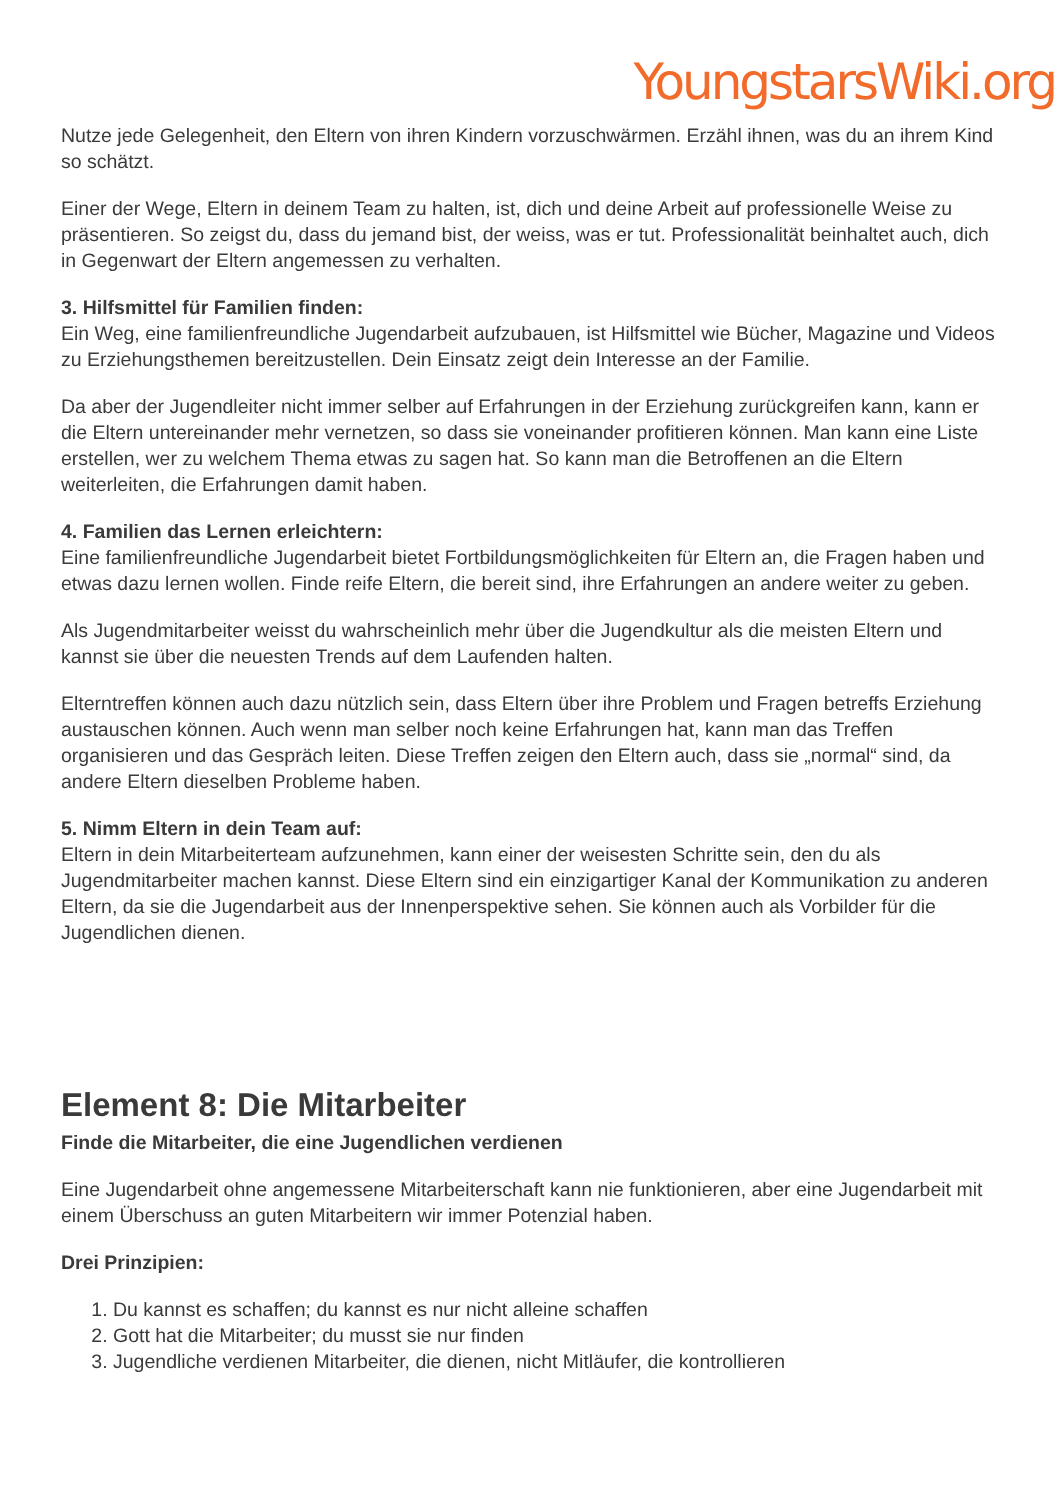YoungstarsWiki.org
Nutze jede Gelegenheit, den Eltern von ihren Kindern vorzuschwärmen. Erzähl ihnen, was du an ihrem Kind so schätzt.
Einer der Wege, Eltern in deinem Team zu halten, ist, dich und deine Arbeit auf professionelle Weise zu präsentieren. So zeigst du, dass du jemand bist, der weiss, was er tut. Professionalität beinhaltet auch, dich in Gegenwart der Eltern angemessen zu verhalten.
3. Hilfsmittel für Familien finden:
Ein Weg, eine familienfreundliche Jugendarbeit aufzubauen, ist Hilfsmittel wie Bücher, Magazine und Videos zu Erziehungsthemen bereitzustellen. Dein Einsatz zeigt dein Interesse an der Familie.
Da aber der Jugendleiter nicht immer selber auf Erfahrungen in der Erziehung zurückgreifen kann, kann er die Eltern untereinander mehr vernetzen, so dass sie voneinander profitieren können. Man kann eine Liste erstellen, wer zu welchem Thema etwas zu sagen hat. So kann man die Betroffenen an die Eltern weiterleiten, die Erfahrungen damit haben.
4. Familien das Lernen erleichtern:
Eine familienfreundliche Jugendarbeit bietet Fortbildungsmöglichkeiten für Eltern an, die Fragen haben und etwas dazu lernen wollen. Finde reife Eltern, die bereit sind, ihre Erfahrungen an andere weiter zu geben.
Als Jugendmitarbeiter weisst du wahrscheinlich mehr über die Jugendkultur als die meisten Eltern und kannst sie über die neuesten Trends auf dem Laufenden halten.
Elterntreffen können auch dazu nützlich sein, dass Eltern über ihre Problem und Fragen betreffs Erziehung austauschen können. Auch wenn man selber noch keine Erfahrungen hat, kann man das Treffen organisieren und das Gespräch leiten. Diese Treffen zeigen den Eltern auch, dass sie „normal“ sind, da andere Eltern dieselben Probleme haben.
5. Nimm Eltern in dein Team auf:
Eltern in dein Mitarbeiterteam aufzunehmen, kann einer der weisesten Schritte sein, den du als Jugendmitarbeiter machen kannst. Diese Eltern sind ein einzigartiger Kanal der Kommunikation zu anderen Eltern, da sie die Jugendarbeit aus der Innenperspektive sehen. Sie können auch als Vorbilder für die Jugendlichen dienen.
Element 8: Die Mitarbeiter
Finde die Mitarbeiter, die eine Jugendlichen verdienen
Eine Jugendarbeit ohne angemessene Mitarbeiterschaft kann nie funktionieren, aber eine Jugendarbeit mit einem Überschuss an guten Mitarbeitern wir immer Potenzial haben.
Drei Prinzipien:
1. Du kannst es schaffen; du kannst es nur nicht alleine schaffen
2. Gott hat die Mitarbeiter; du musst sie nur finden
3. Jugendliche verdienen Mitarbeiter, die dienen, nicht Mitläufer, die kontrollieren